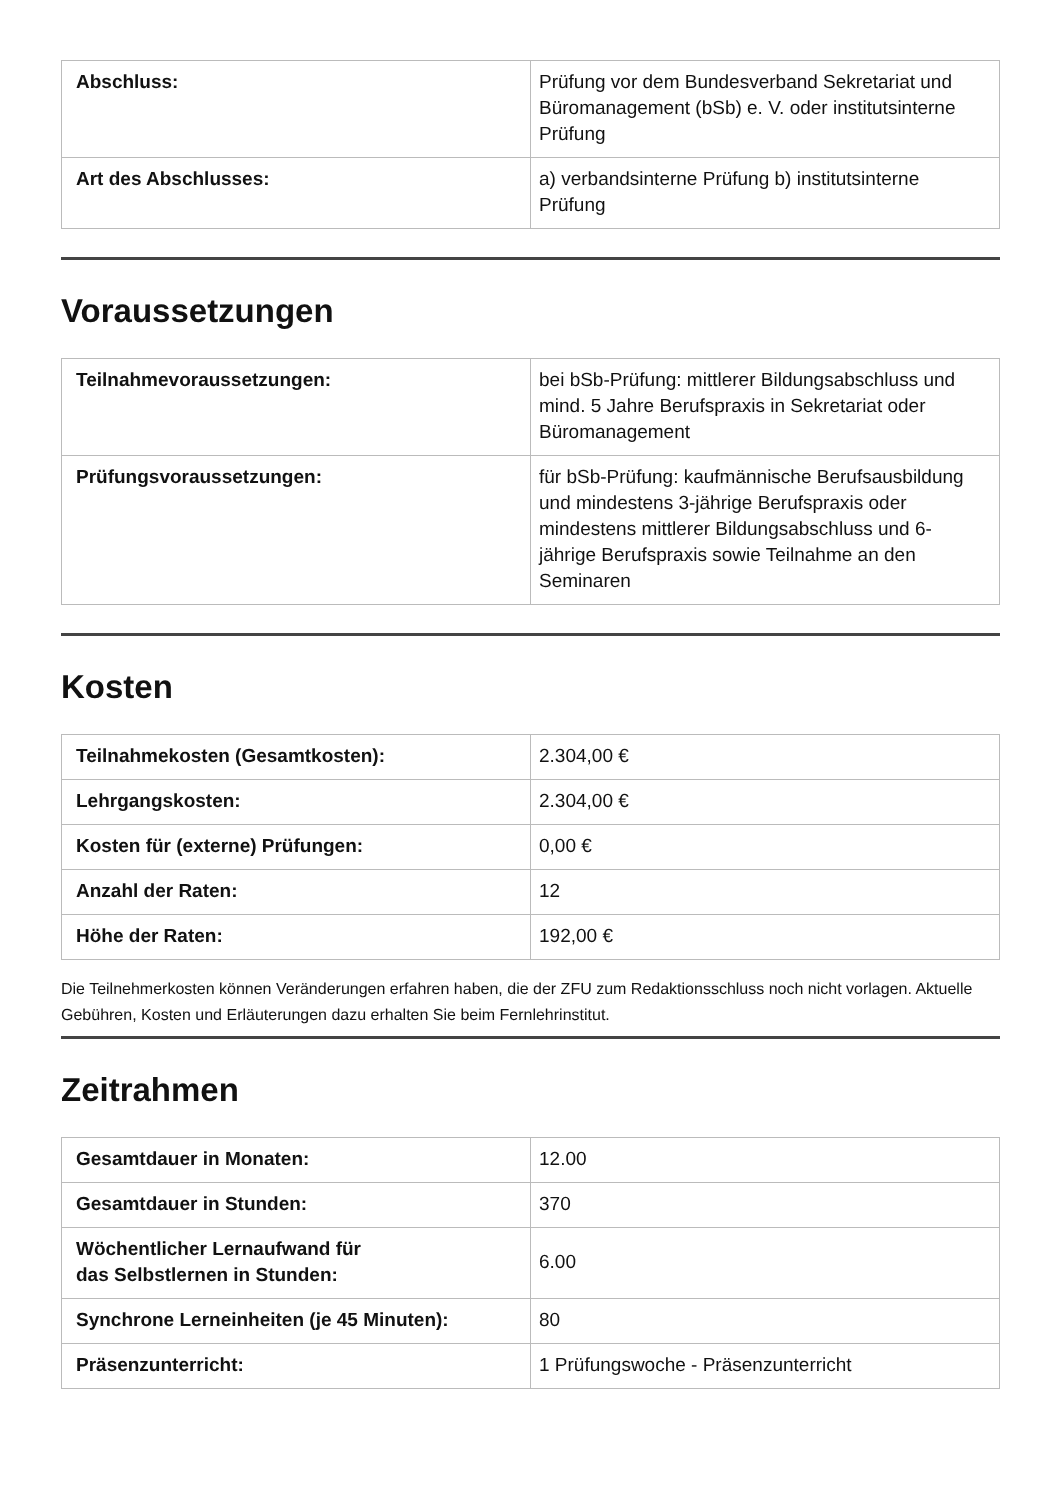| Abschluss: | Prüfung vor dem Bundesverband Sekretariat und Büromanagement (bSb) e. V. oder institutsinterne Prüfung |
| Art des Abschlusses: | a) verbandsinterne Prüfung b) institutsinterne Prüfung |
Voraussetzungen
| Teilnahmevoraussetzungen: | bei bSb-Prüfung: mittlerer Bildungsabschluss und mind. 5 Jahre Berufspraxis in Sekretariat oder Büromanagement |
| Prüfungsvoraussetzungen: | für bSb-Prüfung: kaufmännische Berufsausbildung und mindestens 3-jährige Berufspraxis oder mindestens mittlerer Bildungsabschluss und 6-jährige Berufspraxis sowie Teilnahme an den Seminaren |
Kosten
| Teilnahmekosten (Gesamtkosten): | 2.304,00 € |
| Lehrgangskosten: | 2.304,00 € |
| Kosten für (externe) Prüfungen: | 0,00 € |
| Anzahl der Raten: | 12 |
| Höhe der Raten: | 192,00 € |
Die Teilnehmerkosten können Veränderungen erfahren haben, die der ZFU zum Redaktionsschluss noch nicht vorlagen. Aktuelle Gebühren, Kosten und Erläuterungen dazu erhalten Sie beim Fernlehrinstitut.
Zeitrahmen
| Gesamtdauer in Monaten: | 12.00 |
| Gesamtdauer in Stunden: | 370 |
| Wöchentlicher Lernaufwand für das Selbstlernen in Stunden: | 6.00 |
| Synchrone Lerneinheiten (je 45 Minuten): | 80 |
| Präsenzunterricht: | 1 Prüfungswoche - Präsenzunterricht |